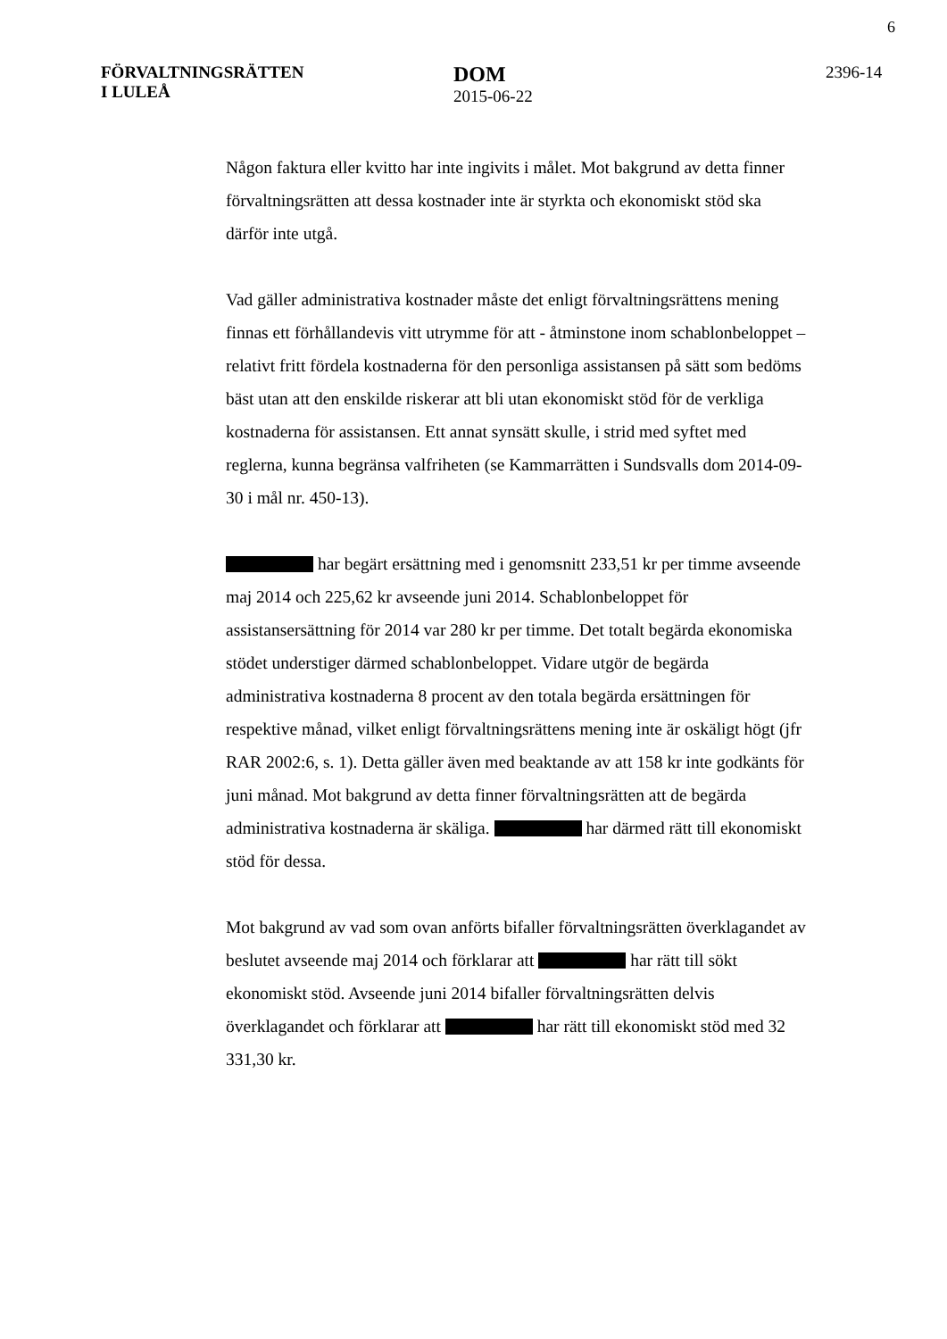6
FÖRVALTNINGSRÄTTEN
I LULEÅ
DOM
2015-06-22
2396-14
Någon faktura eller kvitto har inte ingivits i målet. Mot bakgrund av detta finner förvaltningsrätten att dessa kostnader inte är styrkta och ekonomiskt stöd ska därför inte utgå.
Vad gäller administrativa kostnader måste det enligt förvaltningsrättens mening finnas ett förhållandevis vitt utrymme för att - åtminstone inom schablonbeloppet – relativt fritt fördela kostnaderna för den personliga assistansen på sätt som bedöms bäst utan att den enskilde riskerar att bli utan ekonomiskt stöd för de verkliga kostnaderna för assistansen. Ett annat synsätt skulle, i strid med syftet med reglerna, kunna begränsa valfriheten (se Kammarrätten i Sundsvalls dom 2014-09-30 i mål nr. 450-13).
har begärt ersättning med i genomsnitt 233,51 kr per timme avseende maj 2014 och 225,62 kr avseende juni 2014. Schablonbeloppet för assistansersättning för 2014 var 280 kr per timme. Det totalt begärda ekonomiska stödet understiger därmed schablonbeloppet. Vidare utgör de begärda administrativa kostnaderna 8 procent av den totala begärda ersättningen för respektive månad, vilket enligt förvaltningsrättens mening inte är oskäligt högt (jfr RAR 2002:6, s. 1). Detta gäller även med beaktande av att 158 kr inte godkänts för juni månad. Mot bakgrund av detta finner förvaltningsrätten att de begärda administrativa kostnaderna är skäliga. har därmed rätt till ekonomiskt stöd för dessa.
Mot bakgrund av vad som ovan anförts bifaller förvaltningsrätten överklagandet av beslutet avseende maj 2014 och förklarar att har rätt till sökt ekonomiskt stöd. Avseende juni 2014 bifaller förvaltningsrätten delvis överklagandet och förklarar att har rätt till ekonomiskt stöd med 32 331,30 kr.